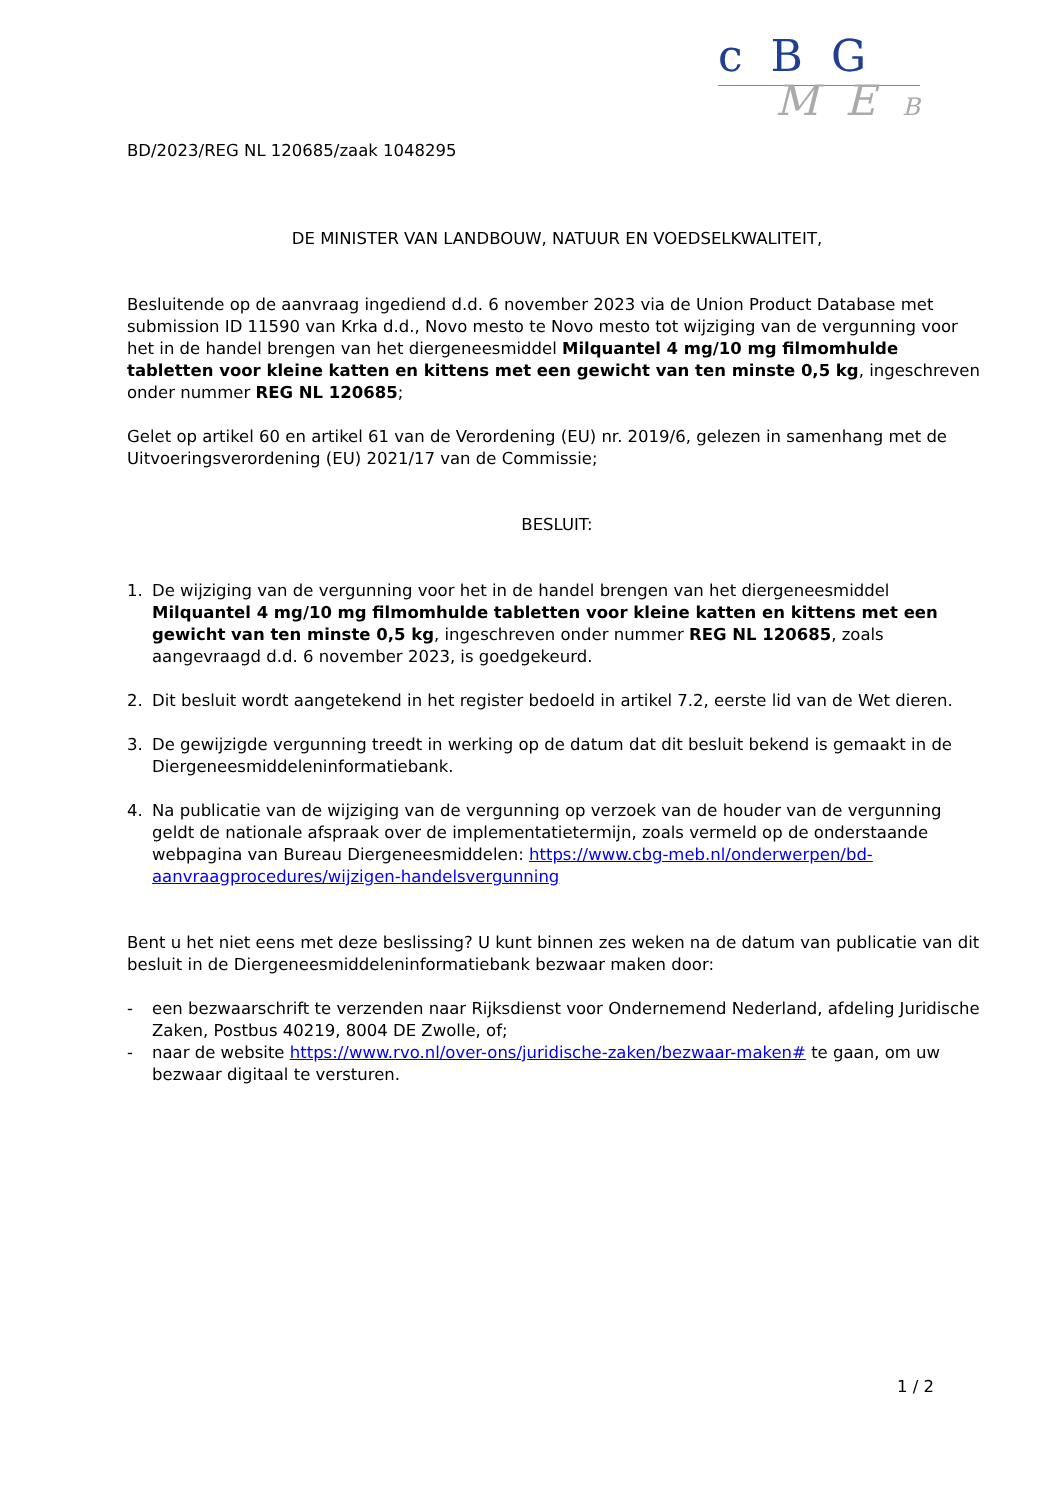c B G
M E B
BD/2023/REG NL 120685/zaak 1048295
DE MINISTER VAN LANDBOUW, NATUUR EN VOEDSELKWALITEIT,
Besluitende op de aanvraag ingediend d.d. 6 november 2023 via de Union Product Database met submission ID 11590 van Krka d.d., Novo mesto te Novo mesto tot wijziging van de vergunning voor het in de handel brengen van het diergeneesmiddel Milquantel 4 mg/10 mg filmomhulde tabletten voor kleine katten en kittens met een gewicht van ten minste 0,5 kg, ingeschreven onder nummer REG NL 120685;
Gelet op artikel 60 en artikel 61 van de Verordening (EU) nr. 2019/6, gelezen in samenhang met de Uitvoeringsverordening (EU) 2021/17 van de Commissie;
BESLUIT:
1. De wijziging van de vergunning voor het in de handel brengen van het diergeneesmiddel Milquantel 4 mg/10 mg filmomhulde tabletten voor kleine katten en kittens met een gewicht van ten minste 0,5 kg, ingeschreven onder nummer REG NL 120685, zoals aangevraagd d.d. 6 november 2023, is goedgekeurd.
2. Dit besluit wordt aangetekend in het register bedoeld in artikel 7.2, eerste lid van de Wet dieren.
3. De gewijzigde vergunning treedt in werking op de datum dat dit besluit bekend is gemaakt in de Diergeneesmiddeleninformatiebank.
4. Na publicatie van de wijziging van de vergunning op verzoek van de houder van de vergunning geldt de nationale afspraak over de implementatietermijn, zoals vermeld op de onderstaande webpagina van Bureau Diergeneesmiddelen: https://www.cbg-meb.nl/onderwerpen/bd-aanvraagprocedures/wijzigen-handelsvergunning
Bent u het niet eens met deze beslissing? U kunt binnen zes weken na de datum van publicatie van dit besluit in de Diergeneesmiddeleninformatiebank bezwaar maken door:
- een bezwaarschrift te verzenden naar Rijksdienst voor Ondernemend Nederland, afdeling Juridische Zaken, Postbus 40219, 8004 DE Zwolle, of;
- naar de website https://www.rvo.nl/over-ons/juridische-zaken/bezwaar-maken# te gaan, om uw bezwaar digitaal te versturen.
1 / 2